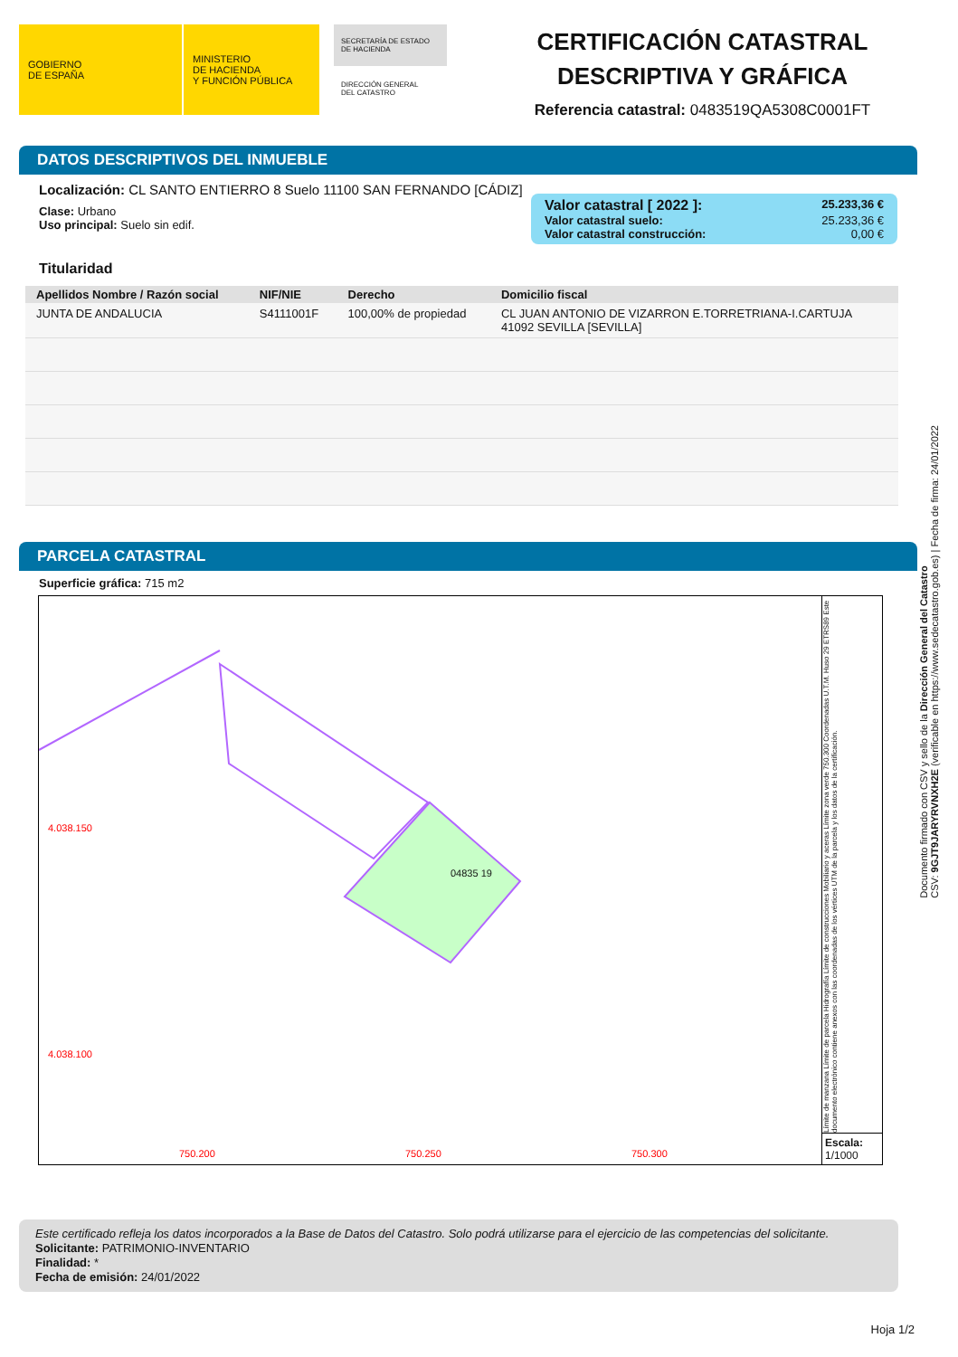GOBIERNO
DE ESPAÑA
MINISTERIO
DE HACIENDA
Y FUNCIÓN PÚBLICA
SECRETARÍA DE ESTADO
DE HACIENDA
DIRECCIÓN GENERAL
DEL CATASTRO
CERTIFICACIÓN CATASTRAL
DESCRIPTIVA Y GRÁFICA
Referencia catastral: 0483519QA5308C0001FT
DATOS DESCRIPTIVOS DEL INMUEBLE
Localización: CL SANTO ENTIERRO 8 Suelo 11100 SAN FERNANDO [CÁDIZ]
Valor catastral [ 2022 ]: 25.233,36 €
Valor catastral suelo: 25.233,36 €
Valor catastral construcción: 0,00 €
Clase: Urbano
Uso principal: Suelo sin edif.
Titularidad
| Apellidos Nombre / Razón social | NIF/NIE | Derecho | Domicilio fiscal |
| --- | --- | --- | --- |
| JUNTA DE ANDALUCIA | S4111001F | 100,00% de propiedad | CL JUAN ANTONIO DE VIZARRON E.TORRETRIANA-I.CARTUJA 41092 SEVILLA [SEVILLA] |
PARCELA CATASTRAL
Superficie gráfica: 715 m2
04835 19
4.038.150
4.038.100
750.200 750.250 750.300
Límite de manzana Límite de parcela Hidrografía Límite de construcciones Mobiliario y aceras Límite zona verde 750.300 Coordenadas U.T.M. Huso 29 ETRS89 Este documento electrónico contiene anexos con las coordenadas de los vértices UTM de la parcela y los datos de la certificación.
Escala:
1/1000
Este certificado refleja los datos incorporados a la Base de Datos del Catastro. Solo podrá utilizarse para el ejercicio de las competencias del solicitante.
Solicitante: PATRIMONIO-INVENTARIO
Finalidad: *
Fecha de emisión: 24/01/2022
Hoja 1/2
Documento firmado con CSV y sello de la Dirección General del Catastro
CSV: 9GJT9JARYRVNXH2E (verificable en https://www.sedecatastro.gob.es) | Fecha de firma: 24/01/2022